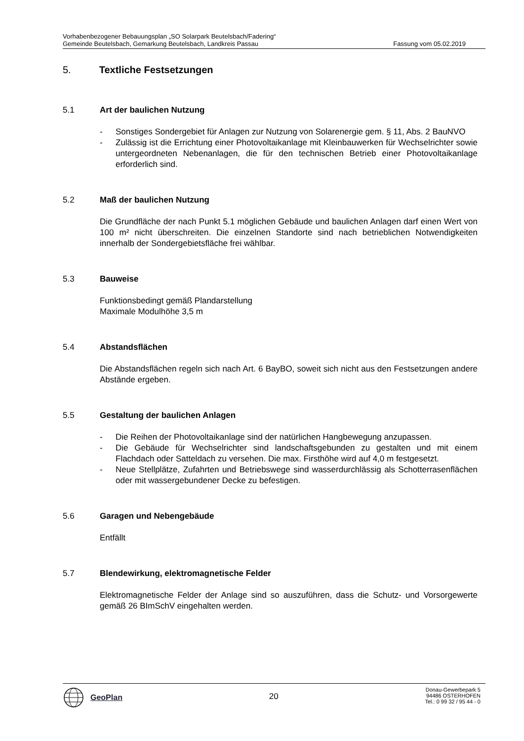Vorhabenbezogener Bebauungsplan „SO Solarpark Beutelsbach/Fadering“
Gemeinde Beutelsbach, Gemarkung Beutelsbach, Landkreis Passau Fassung vom 05.02.2019
5. Textliche Festsetzungen
5.1 Art der baulichen Nutzung
- Sonstiges Sondergebiet für Anlagen zur Nutzung von Solarenergie gem. § 11, Abs. 2 BauNVO
- Zulässig ist die Errichtung einer Photovoltaikanlage mit Kleinbauwerken für Wechselrichter sowie untergeordneten Nebenanlagen, die für den technischen Betrieb einer Photovoltaikanlage erforderlich sind.
5.2 Maß der baulichen Nutzung
Die Grundfläche der nach Punkt 5.1 möglichen Gebäude und baulichen Anlagen darf einen Wert von 100 m² nicht überschreiten. Die einzelnen Standorte sind nach betrieblichen Notwendigkeiten innerhalb der Sondergebietsfläche frei wählbar.
5.3 Bauweise
Funktionsbedingt gemäß Plandarstellung
Maximale Modulhöhe 3,5 m
5.4 Abstandsflächen
Die Abstandsflächen regeln sich nach Art. 6 BayBO, soweit sich nicht aus den Festsetzungen andere Abstände ergeben.
5.5 Gestaltung der baulichen Anlagen
- Die Reihen der Photovoltaikanlage sind der natürlichen Hangbewegung anzupassen.
- Die Gebäude für Wechselrichter sind landschaftsgebunden zu gestalten und mit einem Flachdach oder Satteldach zu versehen. Die max. Firsthöhe wird auf 4,0 m festgesetzt.
- Neue Stellplätze, Zufahrten und Betriebswege sind wasserdurchlässig als Schotterrasenflächen oder mit wassergebundener Decke zu befestigen.
5.6 Garagen und Nebengebäude
Entfällt
5.7 Blendewirkung, elektromagnetische Felder
Elektromagnetische Felder der Anlage sind so auszuführen, dass die Schutz- und Vorsorgewerte gemäß 26 BImSchV eingehalten werden.
GeoPlan
20
Donau-Gewerbepark 5
94486 OSTERHOFEN
Tel.: 0 99 32 / 95 44 - 0